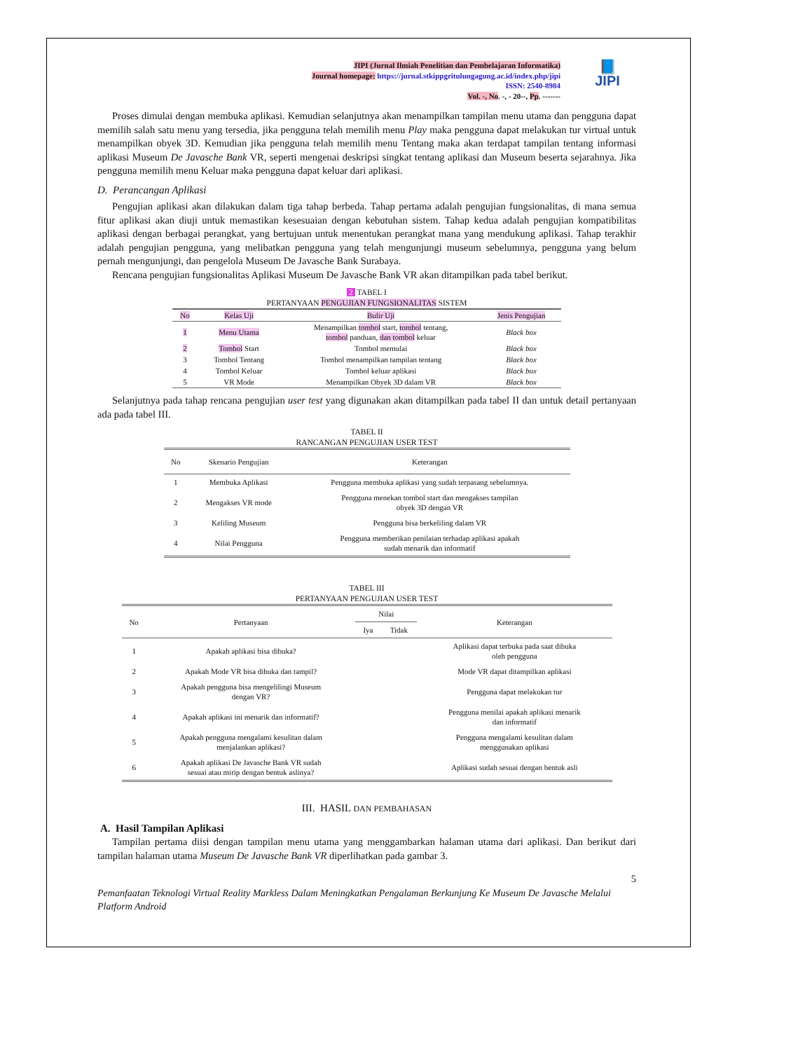📘
JIPI
JIPI (Jurnal Ilmiah Penelitian dan Pembelajaran Informatika)
Journal homepage: https://jurnal.stkippgritulungagung.ac.id/index.php/jipi
ISSN: 2540-8984
Vol. -, No. -, - 20--, Pp. -------
Proses dimulai dengan membuka aplikasi. Kemudian selanjutnya akan menampilkan tampilan menu utama dan pengguna dapat memilih salah satu menu yang tersedia, jika pengguna telah memilih menu Play maka pengguna dapat melakukan tur virtual untuk menampilkan obyek 3D. Kemudian jika pengguna telah memilih menu Tentang maka akan terdapat tampilan tentang informasi aplikasi Museum De Javasche Bank VR, seperti mengenai deskripsi singkat tentang aplikasi dan Museum beserta sejarahnya. Jika pengguna memilih menu Keluar maka pengguna dapat keluar dari aplikasi.
D. Perancangan Aplikasi
Pengujian aplikasi akan dilakukan dalam tiga tahap berbeda. Tahap pertama adalah pengujian fungsionalitas, di mana semua fitur aplikasi akan diuji untuk memastikan kesesuaian dengan kebutuhan sistem. Tahap kedua adalah pengujian kompatibilitas aplikasi dengan berbagai perangkat, yang bertujuan untuk menentukan perangkat mana yang mendukung aplikasi. Tahap terakhir adalah pengujian pengguna, yang melibatkan pengguna yang telah mengunjungi museum sebelumnya, pengguna yang belum pernah mengunjungi, dan pengelola Museum De Javasche Bank Surabaya.
Rencana pengujian fungsionalitas Aplikasi Museum De Javasche Bank VR akan ditampilkan pada tabel berikut.
2 TABEL I
PERTANYAAN PENGUJIAN FUNGSIONALITAS SISTEM
| No | Kelas Uji | Bulir Uji | Jenis Pengujian |
| --- | --- | --- | --- |
| 1 | Menu Utama | Menampilkan tombol start, tombol tentang, tombol panduan, dan tombol keluar | Black box |
| 2 | Tombol Start | Tombol memulai | Black box |
| 3 | Tombol Tentang | Tombol menampilkan tampilan tentang | Black box |
| 4 | Tombol Keluar | Tombol keluar aplikasi | Black box |
| 5 | VR Mode | Menampilkan Obyek 3D dalam VR | Black box |
Selanjutnya pada tahap rencana pengujian user test yang digunakan akan ditampilkan pada tabel II dan untuk detail pertanyaan ada pada tabel III.
TABEL II
RANCANGAN PENGUJIAN USER TEST
| No | Skenario Pengujian | Keterangan |
| --- | --- | --- |
| 1 | Membuka Aplikasi | Pengguna membuka aplikasi yang sudah terpasang sebelumnya. |
| 2 | Mengakses VR mode | Pengguna menekan tombol start dan mengakses tampilan obyek 3D dengan VR |
| 3 | Keliling Museum | Pengguna bisa berkeliling dalam VR |
| 4 | Nilai Pengguna | Pengguna memberikan penilaian terhadap aplikasi apakah sudah menarik dan informatif |
TABEL III
PERTANYAAN PENGUJIAN USER TEST
| No | Pertanyaan | Nilai | | Keterangan |
| | | Iya | Tidak | |
| 1 | Apakah aplikasi bisa dibuka? | | | Aplikasi dapat terbuka pada saat dibuka oleh pengguna |
| 2 | Apakah Mode VR bisa dibuka dan tampil? | | | Mode VR dapat ditampilkan aplikasi |
| 3 | Apakah pengguna bisa mengelilingi Museum dengan VR? | | | Pengguna dapat melakukan tur |
| 4 | Apakah aplikasi ini menarik dan informatif? | | | Pengguna menilai apakah aplikasi menarik dan informatif |
| 5 | Apakah pengguna mengalami kesulitan dalam menjalankan aplikasi? | | | Pengguna mengalami kesulitan dalam menggunakan aplikasi |
| 6 | Apakah aplikasi De Javasche Bank VR sudah sesuai atau mirip dengan bentuk aslinya? | | | Aplikasi sudah sesuai dengan bentuk asli |
III. HASIL DAN PEMBAHASAN
A. Hasil Tampilan Aplikasi
Tampilan pertama diisi dengan tampilan menu utama yang menggambarkan halaman utama dari aplikasi. Dan berikut dari tampilan halaman utama Museum De Javasche Bank VR diperlihatkan pada gambar 3.
5
Pemanfaatan Teknologi Virtual Reality Markless Dalam Meningkatkan Pengalaman Berkunjung Ke Museum De Javasche Melalui Platform Android